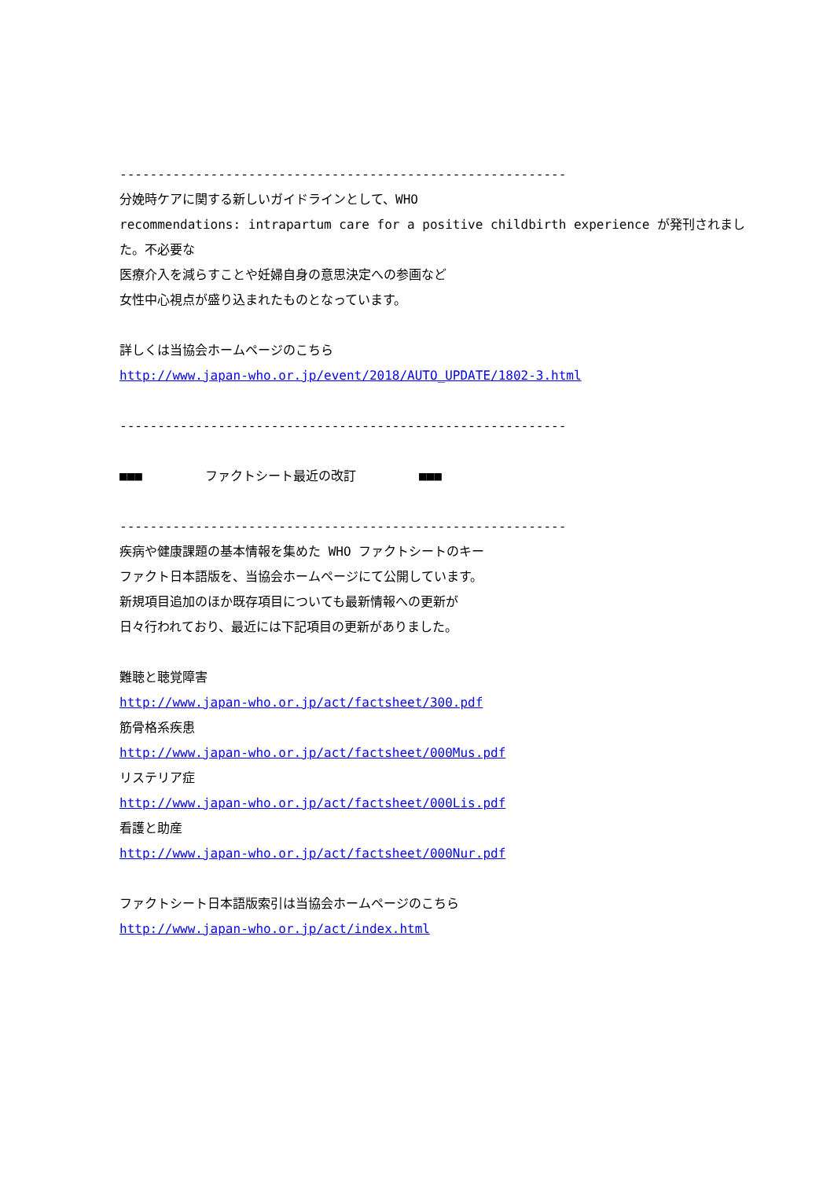-----------------------------------------------------------
分娩時ケアに関する新しいガイドラインとして、WHO
recommendations: intrapartum care for a positive childbirth experience が発刊されまし
た。不必要な
医療介入を減らすことや妊婦自身の意思決定への参画など
女性中心視点が盛り込まれたものとなっています。
詳しくは当協会ホームページのこちら
http://www.japan-who.or.jp/event/2018/AUTO_UPDATE/1802-3.html
-----------------------------------------------------------
■■■　　　　　ファクトシート最近の改訂　　　　　■■■
-----------------------------------------------------------
疾病や健康課題の基本情報を集めた WHO ファクトシートのキー
ファクト日本語版を、当協会ホームページにて公開しています。
新規項目追加のほか既存項目についても最新情報への更新が
日々行われており、最近には下記項目の更新がありました。
難聴と聴覚障害
http://www.japan-who.or.jp/act/factsheet/300.pdf
筋骨格系疾患
http://www.japan-who.or.jp/act/factsheet/000Mus.pdf
リステリア症
http://www.japan-who.or.jp/act/factsheet/000Lis.pdf
看護と助産
http://www.japan-who.or.jp/act/factsheet/000Nur.pdf
ファクトシート日本語版索引は当協会ホームページのこちら
http://www.japan-who.or.jp/act/index.html